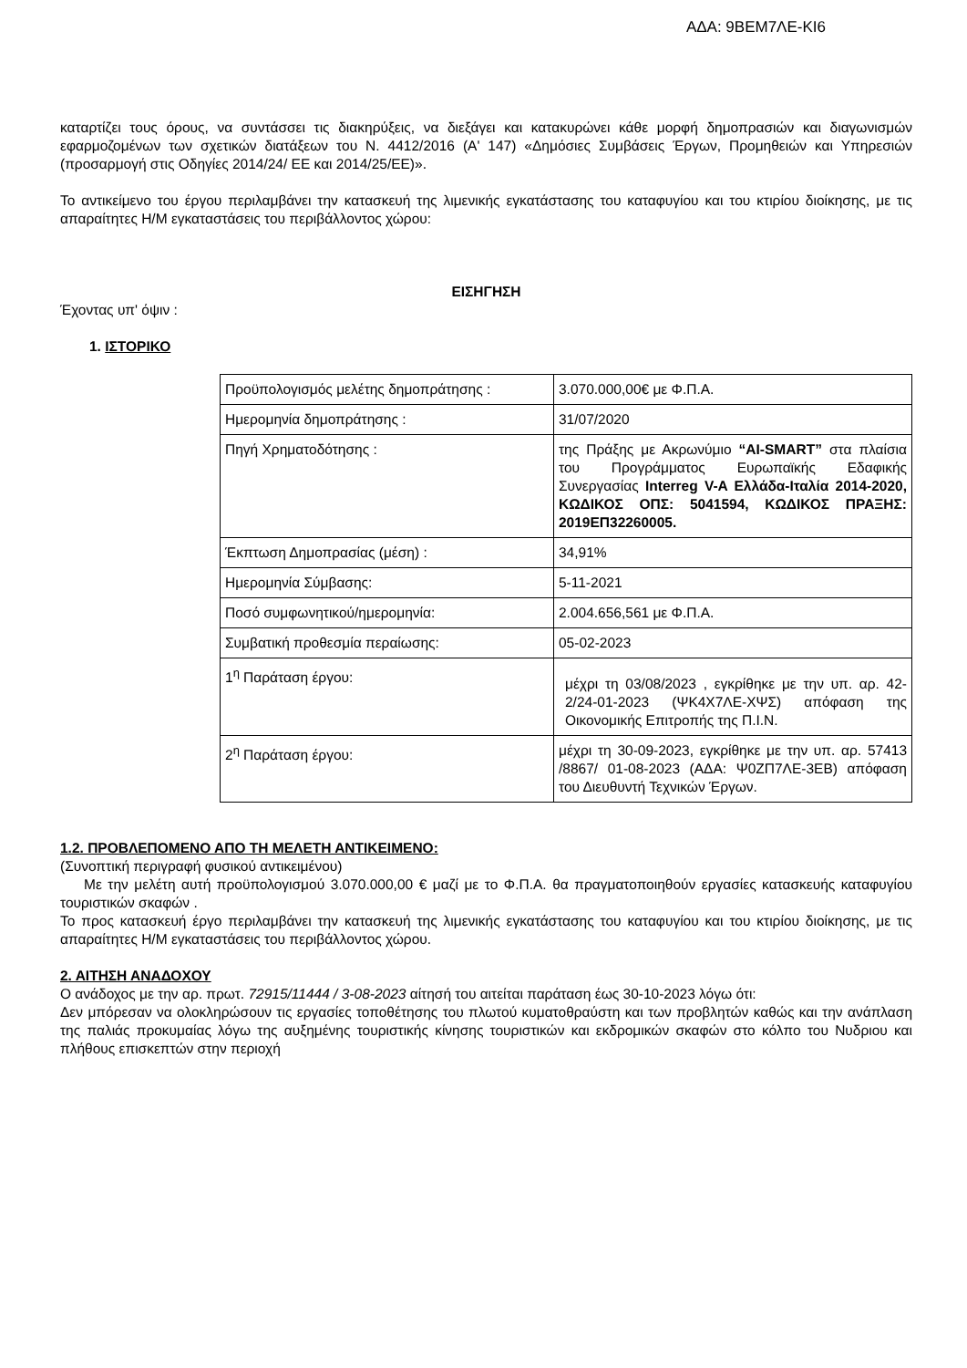ΑΔΑ: 9ΒΕΜ7ΛΕ-ΚΙ6
καταρτίζει τους όρους, να συντάσσει τις διακηρύξεις, να διεξάγει και κατακυρώνει κάθε μορφή δημοπρασιών και διαγωνισμών εφαρμοζομένων των σχετικών διατάξεων του Ν. 4412/2016 (Α' 147) «Δημόσιες Συμβάσεις Έργων, Προμηθειών και Υπηρεσιών (προσαρμογή στις Οδηγίες 2014/24/ ΕΕ και 2014/25/ΕΕ)».
Το αντικείμενο του έργου περιλαμβάνει την κατασκευή της λιμενικής εγκατάστασης του καταφυγίου και του κτιρίου διοίκησης, με τις απαραίτητες Η/Μ εγκαταστάσεις του περιβάλλοντος χώρου:
ΕΙΣΗΓΗΣΗ
Έχοντας υπ' όψιν :
1. ΙΣΤΟΡΙΚΟ
| Προϋπολογισμός μελέτης δημοπράτησης : | 3.070.000,00€ με Φ.Π.Α. |
| Ημερομηνία δημοπράτησης : | 31/07/2020 |
| Πηγή Χρηματοδότησης : | της Πράξης με Ακρωνύμιο “AI-SMART” στα πλαίσια του Προγράμματος Ευρωπαϊκής Εδαφικής Συνεργασίας Interreg V-A Ελλάδα-Ιταλία 2014-2020, ΚΩΔΙΚΟΣ ΟΠΣ: 5041594, ΚΩΔΙΚΟΣ ΠΡΑΞΗΣ: 2019ΕΠ32260005. |
| Έκπτωση Δημοπρασίας (μέση) : | 34,91% |
| Ημερομηνία Σύμβασης: | 5-11-2021 |
| Ποσό συμφωνητικού/ημερομηνία: | 2.004.656,561 με Φ.Π.Α. |
| Συμβατική προθεσμία περαίωσης: | 05-02-2023 |
| 1<sup>η</sup> Παράταση έργου: | μέχρι τη 03/08/2023 , εγκρίθηκε με την υπ. αρ. 42-2/24-01-2023 (ΨΚ4Χ7ΛΕ-ΧΨΣ) απόφαση της Οικονομικής Επιτροπής της Π.Ι.Ν. |
| 2<sup>η</sup> Παράταση έργου: | μέχρι τη 30-09-2023, εγκρίθηκε με την υπ. αρ. 57413 /8867/ 01-08-2023 (ΑΔΑ: Ψ0ΖΠ7ΛΕ-3ΕΒ) απόφαση του Διευθυντή Τεχνικών Έργων. |
1.2. ΠΡΟΒΛΕΠΟΜΕΝΟ ΑΠΟ ΤΗ ΜΕΛΕΤΗ ΑΝΤΙΚΕΙΜΕΝΟ:
(Συνοπτική περιγραφή φυσικού αντικειμένου)
Με την μελέτη αυτή προϋπολογισμού 3.070.000,00 € μαζί με το Φ.Π.Α. θα πραγματοποιηθούν εργασίες κατασκευής καταφυγίου τουριστικών σκαφών .
Το προς κατασκευή έργο περιλαμβάνει την κατασκευή της λιμενικής εγκατάστασης του καταφυγίου και του κτιρίου διοίκησης, με τις απαραίτητες Η/Μ εγκαταστάσεις του περιβάλλοντος χώρου.
2. ΑΙΤΗΣΗ ΑΝΑΔΟΧΟΥ
Ο ανάδοχος με την αρ. πρωτ. 72915/11444 / 3-08-2023 αίτησή του αιτείται παράταση έως 30-10-2023 λόγω ότι:
Δεν μπόρεσαν να ολοκληρώσουν τις εργασίες τοποθέτησης του πλωτού κυματοθραύστη και των προβλητών καθώς και την ανάπλαση της παλιάς προκυμαίας λόγω της αυξημένης τουριστικής κίνησης τουριστικών και εκδρομικών σκαφών στο κόλπο του Νυδριου και πλήθους επισκεπτών στην περιοχή